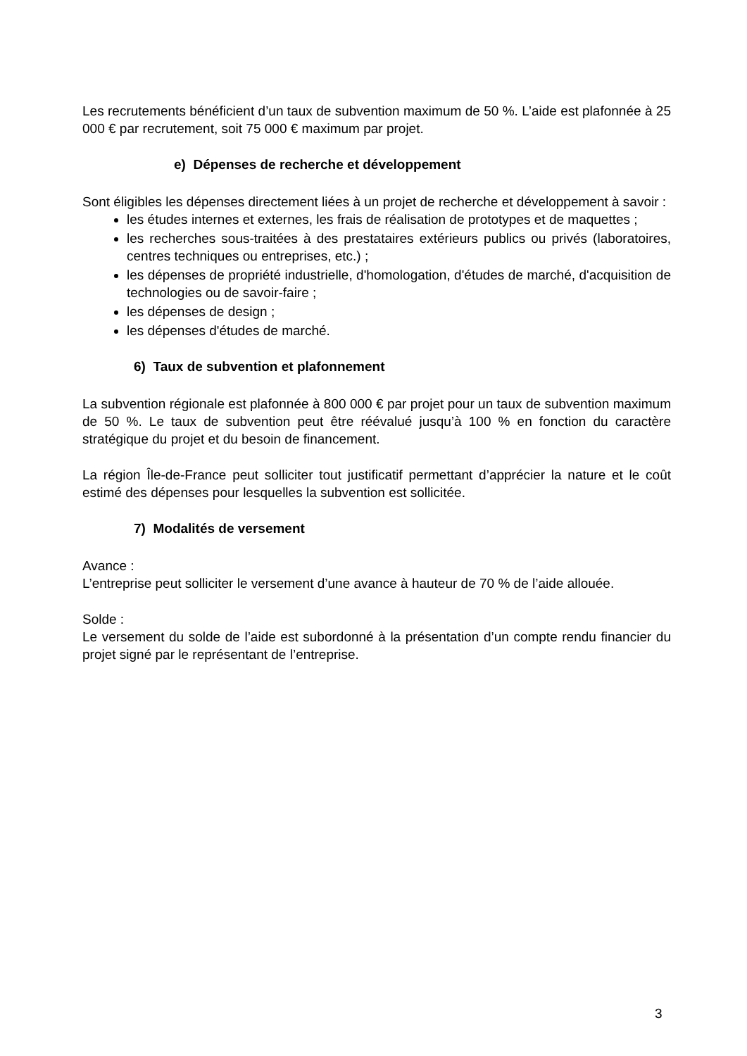Les recrutements bénéficient d’un taux de subvention maximum de 50 %. L’aide est plafonnée à 25 000 € par recrutement, soit 75 000 € maximum par projet.
e) Dépenses de recherche et développement
Sont éligibles les dépenses directement liées à un projet de recherche et développement à savoir :
les études internes et externes, les frais de réalisation de prototypes et de maquettes ;
les recherches sous-traitées à des prestataires extérieurs publics ou privés (laboratoires, centres techniques ou entreprises, etc.) ;
les dépenses de propriété industrielle, d'homologation, d'études de marché, d'acquisition de technologies ou de savoir-faire ;
les dépenses de design ;
les dépenses d'études de marché.
6) Taux de subvention et plafonnement
La subvention régionale est plafonnée à 800 000 € par projet pour un taux de subvention maximum de 50 %. Le taux de subvention peut être réévalué jusqu’à 100 % en fonction du caractère stratégique du projet et du besoin de financement.
La région Île-de-France peut solliciter tout justificatif permettant d’apprécier la nature et le coût estimé des dépenses pour lesquelles la subvention est sollicitée.
7) Modalités de versement
Avance :
L’entreprise peut solliciter le versement d’une avance à hauteur de 70 % de l’aide allouée.
Solde :
Le versement du solde de l’aide est subordonné à la présentation d’un compte rendu financier du projet signé par le représentant de l’entreprise.
3